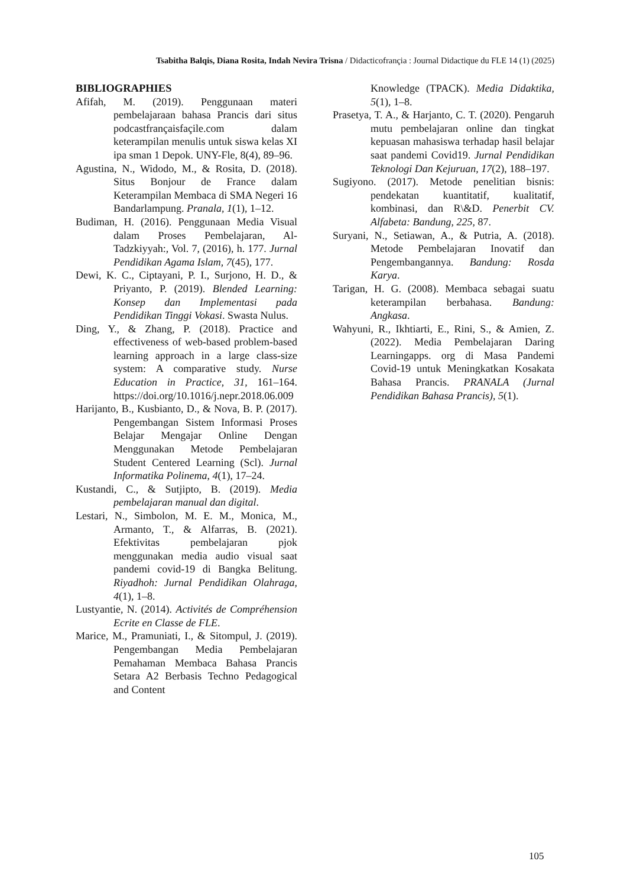Tsabitha Balqis, Diana Rosita, Indah Nevira Trisna / Didacticofrançia : Journal Didactique du FLE 14 (1) (2025)
BIBLIOGRAPHIES
Afifah, M. (2019). Penggunaan materi pembelajaraan bahasa Prancis dari situs podcastfrançaisfaçile.com dalam keterampilan menulis untuk siswa kelas XI ipa sman 1 Depok. UNY-Fle, 8(4), 89–96.
Agustina, N., Widodo, M., & Rosita, D. (2018). Situs Bonjour de France dalam Keterampilan Membaca di SMA Negeri 16 Bandarlampung. Pranala, 1(1), 1–12.
Budiman, H. (2016). Penggunaan Media Visual dalam Proses Pembelajaran, Al-Tadzkiyyah:, Vol. 7, (2016), h. 177. Jurnal Pendidikan Agama Islam, 7(45), 177.
Dewi, K. C., Ciptayani, P. I., Surjono, H. D., & Priyanto, P. (2019). Blended Learning: Konsep dan Implementasi pada Pendidikan Tinggi Vokasi. Swasta Nulus.
Ding, Y., & Zhang, P. (2018). Practice and effectiveness of web-based problem-based learning approach in a large class-size system: A comparative study. Nurse Education in Practice, 31, 161–164. https://doi.org/10.1016/j.nepr.2018.06.009
Harijanto, B., Kusbianto, D., & Nova, B. P. (2017). Pengembangan Sistem Informasi Proses Belajar Mengajar Online Dengan Menggunakan Metode Pembelajaran Student Centered Learning (Scl). Jurnal Informatika Polinema, 4(1), 17–24.
Kustandi, C., & Sutjipto, B. (2019). Media pembelajaran manual dan digital.
Lestari, N., Simbolon, M. E. M., Monica, M., Armanto, T., & Alfarras, B. (2021). Efektivitas pembelajaran pjok menggunakan media audio visual saat pandemi covid-19 di Bangka Belitung. Riyadhoh: Jurnal Pendidikan Olahraga, 4(1), 1–8.
Lustyantie, N. (2014). Activités de Compréhension Ecrite en Classe de FLE.
Marice, M., Pramuniati, I., & Sitompul, J. (2019). Pengembangan Media Pembelajaran Pemahaman Membaca Bahasa Prancis Setara A2 Berbasis Techno Pedagogical and Content
Knowledge (TPACK). Media Didaktika, 5(1), 1–8.
Prasetya, T. A., & Harjanto, C. T. (2020). Pengaruh mutu pembelajaran online dan tingkat kepuasan mahasiswa terhadap hasil belajar saat pandemi Covid19. Jurnal Pendidikan Teknologi Dan Kejuruan, 17(2), 188–197.
Sugiyono. (2017). Metode penelitian bisnis: pendekatan kuantitatif, kualitatif, kombinasi, dan R\&D. Penerbit CV. Alfabeta: Bandung, 225, 87.
Suryani, N., Setiawan, A., & Putria, A. (2018). Metode Pembelajaran Inovatif dan Pengembangannya. Bandung: Rosda Karya.
Tarigan, H. G. (2008). Membaca sebagai suatu keterampilan berbahasa. Bandung: Angkasa.
Wahyuni, R., Ikhtiarti, E., Rini, S., & Amien, Z. (2022). Media Pembelajaran Daring Learningapps. org di Masa Pandemi Covid-19 untuk Meningkatkan Kosakata Bahasa Prancis. PRANALA (Jurnal Pendidikan Bahasa Prancis), 5(1).
105